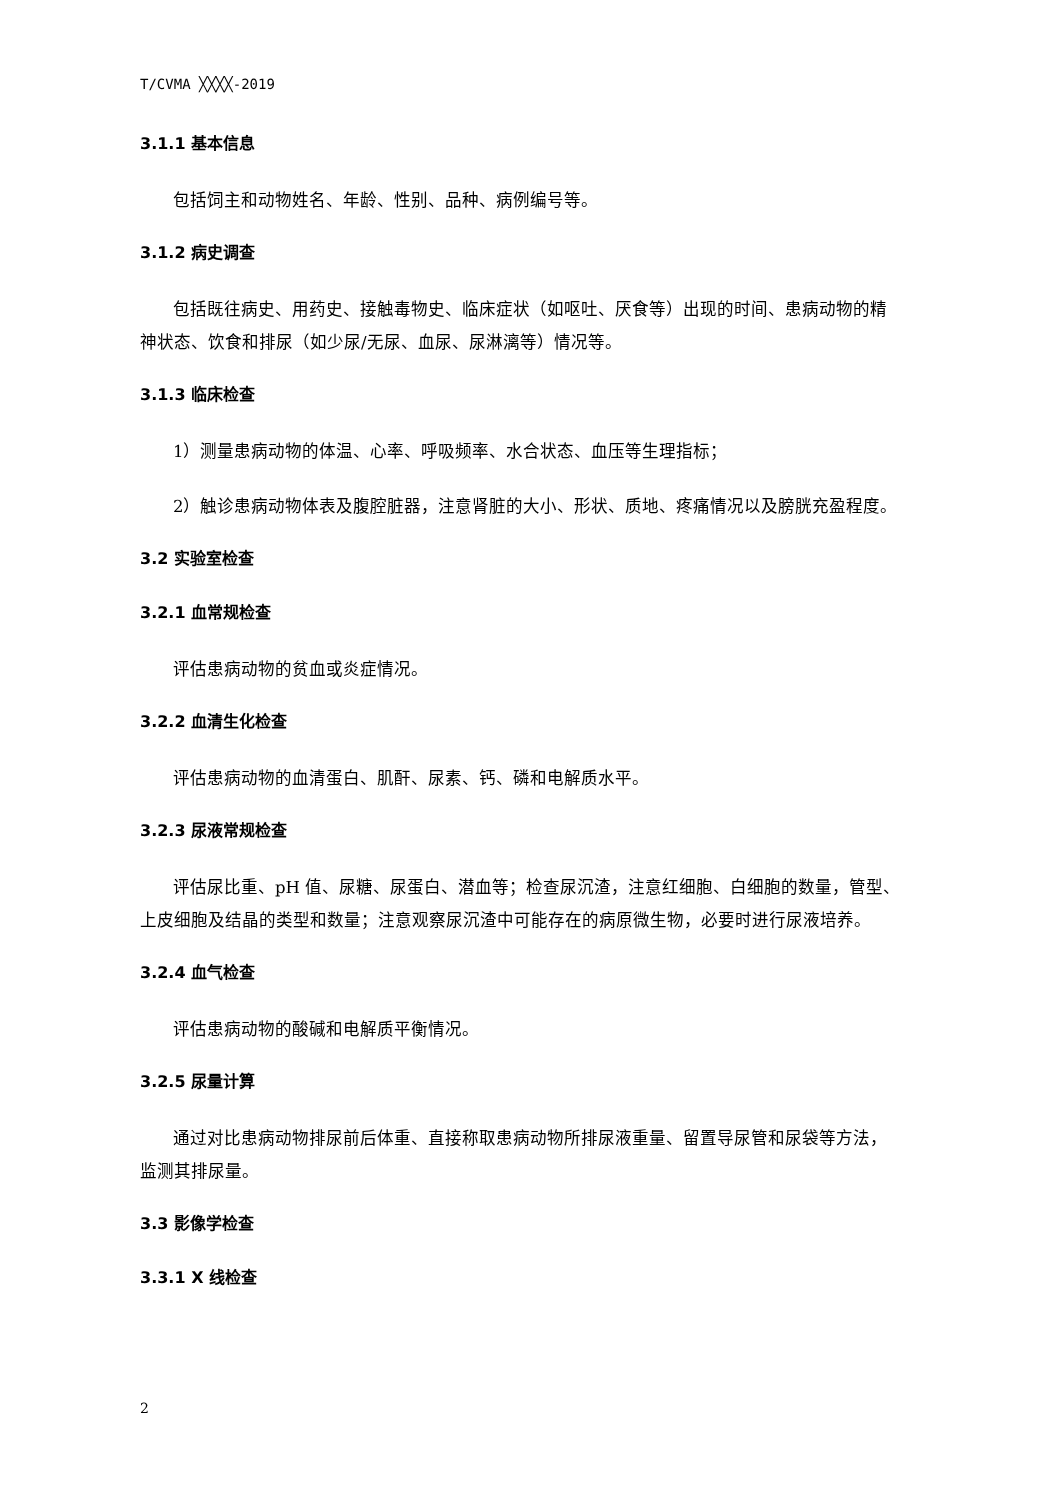T/CVMA ╳╳╳╳-2019
3.1.1 基本信息
包括饲主和动物姓名、年龄、性别、品种、病例编号等。
3.1.2 病史调查
包括既往病史、用药史、接触毒物史、临床症状（如呕吐、厌食等）出现的时间、患病动物的精神状态、饮食和排尿（如少尿/无尿、血尿、尿淋漓等）情况等。
3.1.3 临床检查
1）测量患病动物的体温、心率、呼吸频率、水合状态、血压等生理指标；
2）触诊患病动物体表及腹腔脏器，注意肾脏的大小、形状、质地、疼痛情况以及膀胱充盈程度。
3.2 实验室检查
3.2.1 血常规检查
评估患病动物的贫血或炎症情况。
3.2.2 血清生化检查
评估患病动物的血清蛋白、肌酐、尿素、钙、磷和电解质水平。
3.2.3 尿液常规检查
评估尿比重、pH 值、尿糖、尿蛋白、潜血等；检查尿沉渣，注意红细胞、白细胞的数量，管型、上皮细胞及结晶的类型和数量；注意观察尿沉渣中可能存在的病原微生物，必要时进行尿液培养。
3.2.4 血气检查
评估患病动物的酸碱和电解质平衡情况。
3.2.5 尿量计算
通过对比患病动物排尿前后体重、直接称取患病动物所排尿液重量、留置导尿管和尿袋等方法，监测其排尿量。
3.3 影像学检查
3.3.1 X 线检查
2